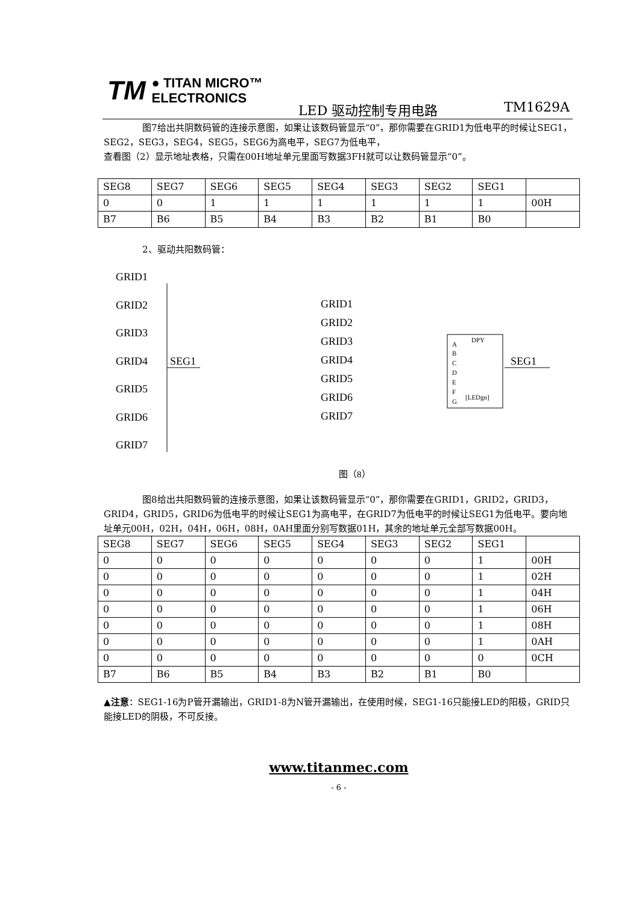TM ● TITAN MICRO™
ELECTRONICS
LED 驱动控制专用电路 TM1629A
图7给出共阴数码管的连接示意图，如果让该数码管显示“0”，那你需要在GRID1为低电平的时候让SEG1，SEG2，SEG3，SEG4，SEG5，SEG6为高电平，SEG7为低电平，
查看图（2）显示地址表格，只需在00H地址单元里面写数据3FH就可以让数码管显示“0”。
| SEG8 | SEG7 | SEG6 | SEG5 | SEG4 | SEG3 | SEG2 | SEG1 | |
| 0 | 0 | 1 | 1 | 1 | 1 | 1 | 1 | 00H |
| B7 | B6 | B5 | B4 | B3 | B2 | B1 | B0 | |
2、驱动共阳数码管：
GRID1
GRID2
GRID3
GRID4
GRID5
GRID6
GRID7
SEG1
GRID1
GRID2
GRID3
GRID4
GRID5
GRID6
GRID7
SEG1
A
B
C
D
E
F
G
DPY
[LEDgn]
图（8）
图8给出共阳数码管的连接示意图，如果让该数码管显示“0”，那你需要在GRID1，GRID2，GRID3，GRID4，GRID5，GRID6为低电平的时候让SEG1为高电平，在GRID7为低电平的时候让SEG1为低电平。要向地址单元00H，02H，04H，06H，08H，0AH里面分别写数据01H，其余的地址单元全部写数据00H。
| SEG8 | SEG7 | SEG6 | SEG5 | SEG4 | SEG3 | SEG2 | SEG1 | |
| 0 | 0 | 0 | 0 | 0 | 0 | 0 | 1 | 00H |
| 0 | 0 | 0 | 0 | 0 | 0 | 0 | 1 | 02H |
| 0 | 0 | 0 | 0 | 0 | 0 | 0 | 1 | 04H |
| 0 | 0 | 0 | 0 | 0 | 0 | 0 | 1 | 06H |
| 0 | 0 | 0 | 0 | 0 | 0 | 0 | 1 | 08H |
| 0 | 0 | 0 | 0 | 0 | 0 | 0 | 1 | 0AH |
| 0 | 0 | 0 | 0 | 0 | 0 | 0 | 0 | 0CH |
| B7 | B6 | B5 | B4 | B3 | B2 | B1 | B0 | |
▲注意：SEG1-16为P管开漏输出，GRID1-8为N管开漏输出，在使用时候，SEG1-16只能接LED的阳极，GRID只能接LED的阴极，不可反接。
www.titanmec.com
- 6 -